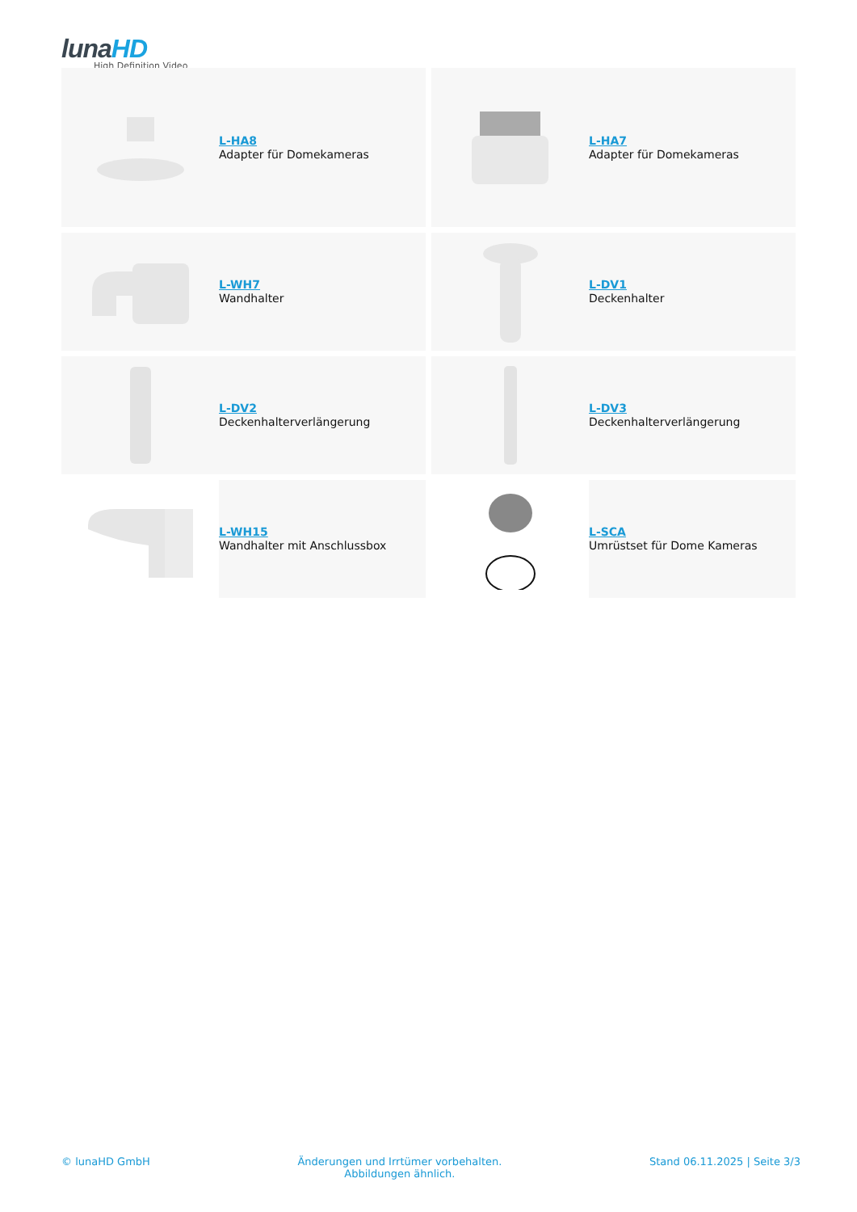lunaHD
High Definition Video
L-HA8
Adapter für Domekameras
L-HA7
Adapter für Domekameras
L-WH7
Wandhalter
L-DV1
Deckenhalter
L-DV2
Deckenhalterverlängerung
L-DV3
Deckenhalterverlängerung
L-WH15
Wandhalter mit Anschlussbox
L-SCA
Umrüstset für Dome Kameras
© lunaHD GmbH Änderungen und Irrtümer vorbehalten. Abbildungen ähnlich.
Stand 06.11.2025 | Seite 3/3